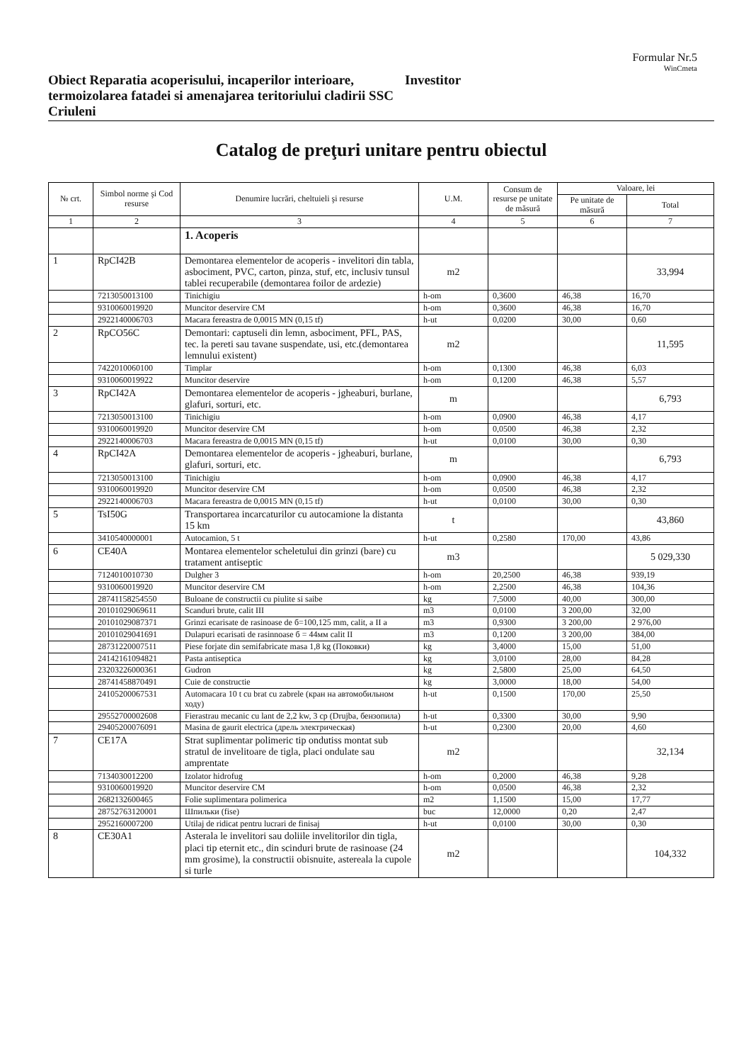Formular Nr.5
WinCmeta
Obiect Reparatia acoperisului, incaperilor interioare, termoizolarea fatadei si amenajarea teritoriului cladirii SSC Criuleni
Investitor
Catalog de preţuri unitare pentru obiectul
| № crt. | Simbol norme şi Cod resurse | Denumire lucrări, cheltuieli şi resurse | U.M. | Consum de resurse pe unitate de măsură | Valoare, lei | |
| --- | --- | --- | --- | --- | --- | --- |
| | | | | | Pe unitate de măsură | Total |
| 1 | 2 | 3 | 4 | 5 | 6 | 7 |
| | | 1. Acoperis | | | | |
| 1 | RpCI42B | Demontarea elementelor de acoperis - invelitori din tabla, asbociment, PVC, carton, pinza, stuf, etc, inclusiv tunsul tablei recuperabile (demontarea foilor de ardezie) | m2 | | | 33,994 |
| | 7213050013100 | Tinichigiu | h-om | 0,3600 | 46,38 | 16,70 |
| | 9310060019920 | Muncitor deservire CM | h-om | 0,3600 | 46,38 | 16,70 |
| | 2922140006703 | Macara fereastra de 0,0015 MN (0,15 tf) | h-ut | 0,0200 | 30,00 | 0,60 |
| 2 | RpCO56C | Demontari: captuseli din lemn, asbociment, PFL, PAS, tec. la pereti sau tavane suspendate, usi, etc.(demontarea lemnului existent) | m2 | | | 11,595 |
| | 7422010060100 | Timplar | h-om | 0,1300 | 46,38 | 6,03 |
| | 9310060019922 | Muncitor deservire | h-om | 0,1200 | 46,38 | 5,57 |
| 3 | RpCI42A | Demontarea elementelor de acoperis - jgheaburi, burlane, glafuri, sorturi, etc. | m | | | 6,793 |
| | 7213050013100 | Tinichigiu | h-om | 0,0900 | 46,38 | 4,17 |
| | 9310060019920 | Muncitor deservire CM | h-om | 0,0500 | 46,38 | 2,32 |
| | 2922140006703 | Macara fereastra de 0,0015 MN (0,15 tf) | h-ut | 0,0100 | 30,00 | 0,30 |
| 4 | RpCI42A | Demontarea elementelor de acoperis - jgheaburi, burlane, glafuri, sorturi, etc. | m | | | 6,793 |
| | 7213050013100 | Tinichigiu | h-om | 0,0900 | 46,38 | 4,17 |
| | 9310060019920 | Muncitor deservire CM | h-om | 0,0500 | 46,38 | 2,32 |
| | 2922140006703 | Macara fereastra de 0,0015 MN (0,15 tf) | h-ut | 0,0100 | 30,00 | 0,30 |
| 5 | TsI50G | Transportarea incarcaturilor cu autocamione la distanta 15 km | t | | | 43,860 |
| | 3410540000001 | Autocamion, 5 t | h-ut | 0,2580 | 170,00 | 43,86 |
| 6 | CE40A | Montarea elementelor scheletului din grinzi (bare) cu tratament antiseptic | m3 | | | 5 029,330 |
| | 7124010010730 | Dulgher 3 | h-om | 20,2500 | 46,38 | 939,19 |
| | 9310060019920 | Muncitor deservire CM | h-om | 2,2500 | 46,38 | 104,36 |
| | 28741158254550 | Buloane de constructii cu piulite si saibe | kg | 7,5000 | 40,00 | 300,00 |
| | 20101029069611 | Scanduri brute, calit III | m3 | 0,0100 | 3 200,00 | 32,00 |
| | 20101029087371 | Grinzi ecarisate de rasinoase de б=100,125 mm, calit, a II a | m3 | 0,9300 | 3 200,00 | 2 976,00 |
| | 20101029041691 | Dulapuri ecarisati de rasinnoase б = 44мм calit II | m3 | 0,1200 | 3 200,00 | 384,00 |
| | 28731220007511 | Piese forjate din semifabricate masa 1,8 kg (Поковки) | kg | 3,4000 | 15,00 | 51,00 |
| | 24142161094821 | Pasta antiseptica | kg | 3,0100 | 28,00 | 84,28 |
| | 23203226000361 | Gudron | kg | 2,5800 | 25,00 | 64,50 |
| | 28741458870491 | Cuie de constructie | kg | 3,0000 | 18,00 | 54,00 |
| | 24105200067531 | Automacara 10 t cu brat cu zabrele (кран на автомобильном ходу) | h-ut | 0,1500 | 170,00 | 25,50 |
| | 29552700002608 | Fierastrau mecanic cu lant de 2,2 kw, 3 cp (Drujba, бензопила) | h-ut | 0,3300 | 30,00 | 9,90 |
| | 29405200076091 | Masina de gaurit electrica (дрель электрическая) | h-ut | 0,2300 | 20,00 | 4,60 |
| 7 | CE17A | Strat suplimentar polimeric tip ondutiss montat sub stratul de invelitoare de tigla, placi ondulate sau amprentate | m2 | | | 32,134 |
| | 7134030012200 | Izolator hidrofug | h-om | 0,2000 | 46,38 | 9,28 |
| | 9310060019920 | Muncitor deservire CM | h-om | 0,0500 | 46,38 | 2,32 |
| | 2682132600465 | Folie suplimentara polimerica | m2 | 1,1500 | 15,00 | 17,77 |
| | 28752763120001 | Шпильки (fise) | buc | 12,0000 | 0,20 | 2,47 |
| | 2952160007200 | Utilaj de ridicat pentru lucrari de finisaj | h-ut | 0,0100 | 30,00 | 0,30 |
| 8 | CE30A1 | Asterala le invelitori sau doliile invelitorilor din tigla, placi tip eternit etc., din scinduri brute de rasinoase (24 mm grosime), la constructii obisnuite, astereala la cupole si turle | m2 | | | 104,332 |